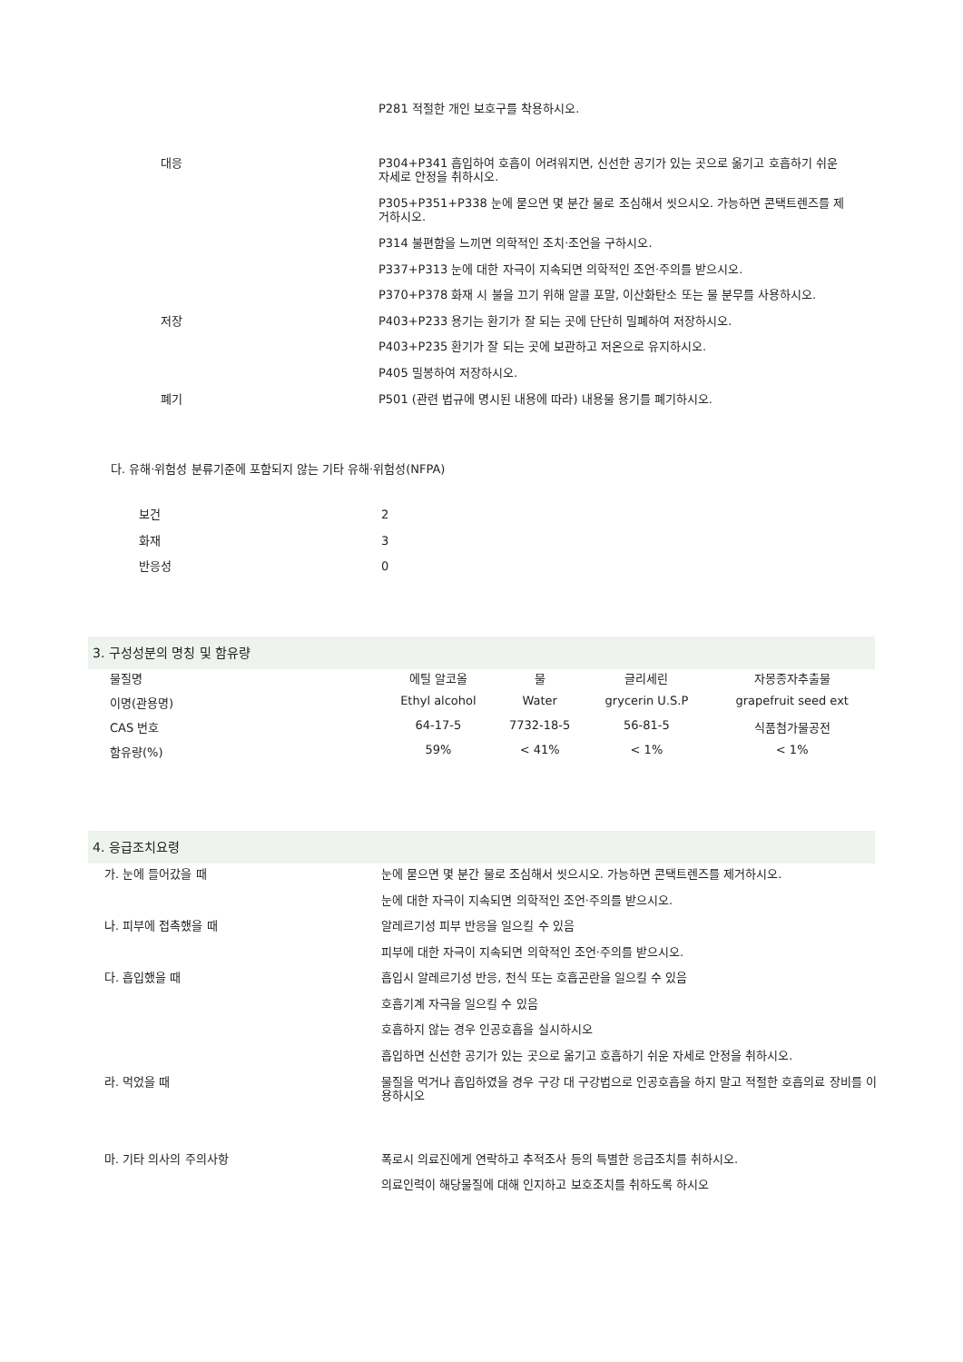| | P281 적절한 개인 보호구를 착용하시오. |
| 대응 | P304+P341 흡입하여 호흡이 어려워지면, 신선한 공기가 있는 곳으로 옮기고 호흡하기 쉬운 자세로 안정을 취하시오. |
| | P305+P351+P338 눈에 묻으면 몇 분간 물로 조심해서 씻으시오. 가능하면 콘택트렌즈를 제거하시오. |
| | P314 불편함을 느끼면 의학적인 조치·조언을 구하시오. |
| | P337+P313 눈에 대한 자극이 지속되면 의학적인 조언·주의를 받으시오. |
| | P370+P378 화재 시 불을 끄기 위해 알콜 포말, 이산화탄소 또는 물 분무를 사용하시오. |
| 저장 | P403+P233 용기는 환기가 잘 되는 곳에 단단히 밀폐하여 저장하시오. |
| | P403+P235 환기가 잘 되는 곳에 보관하고 저온으로 유지하시오. |
| | P405 밀봉하여 저장하시오. |
| 폐기 | P501 (관련 법규에 명시된 내용에 따라) 내용물 용기를 폐기하시오. |
다. 유해·위험성 분류기준에 포함되지 않는 기타 유해·위험성(NFPA)
| 보건 | 2 |
| 화재 | 3 |
| 반응성 | 0 |
3. 구성성분의 명칭 및 함유량
| 물질명 | 에틸 알코올 | 물 | 글리세린 | 자몽종자추출물 |
| 이명(관용명) | Ethyl alcohol | Water | grycerin U.S.P | grapefruit seed ext |
| CAS 번호 | 64-17-5 | 7732-18-5 | 56-81-5 | 식품첨가물공전 |
| 함유량(%) | 59% | < 41% | < 1% | < 1% |
4. 응급조치요령
| 가. 눈에 들어갔을 때 | 눈에 묻으면 몇 분간 물로 조심해서 씻으시오. 가능하면 콘택트렌즈를 제거하시오. |
| | 눈에 대한 자극이 지속되면 의학적인 조언·주의를 받으시오. |
| 나. 피부에 접촉했을 때 | 알레르기성 피부 반응을 일으킬 수 있음 |
| | 피부에 대한 자극이 지속되면 의학적인 조언·주의를 받으시오. |
| 다. 흡입했을 때 | 흡입시 알레르기성 반응, 천식 또는 호흡곤란을 일으킬 수 있음 |
| | 호흡기계 자극을 일으킬 수 있음 |
| | 호흡하지 않는 경우 인공호흡을 실시하시오 |
| | 흡입하면 신선한 공기가 있는 곳으로 옮기고 호흡하기 쉬운 자세로 안정을 취하시오. |
| 라. 먹었을 때 | 물질을 먹거나 흡입하였을 경우 구강 대 구강법으로 인공호흡을 하지 말고 적절한 호흡의료 장비를 이용하시오 |
| 마. 기타 의사의 주의사항 | 폭로시 의료진에게 연락하고 추적조사 등의 특별한 응급조치를 취하시오. |
| | 의료인력이 해당물질에 대해 인지하고 보호조치를 취하도록 하시오 |